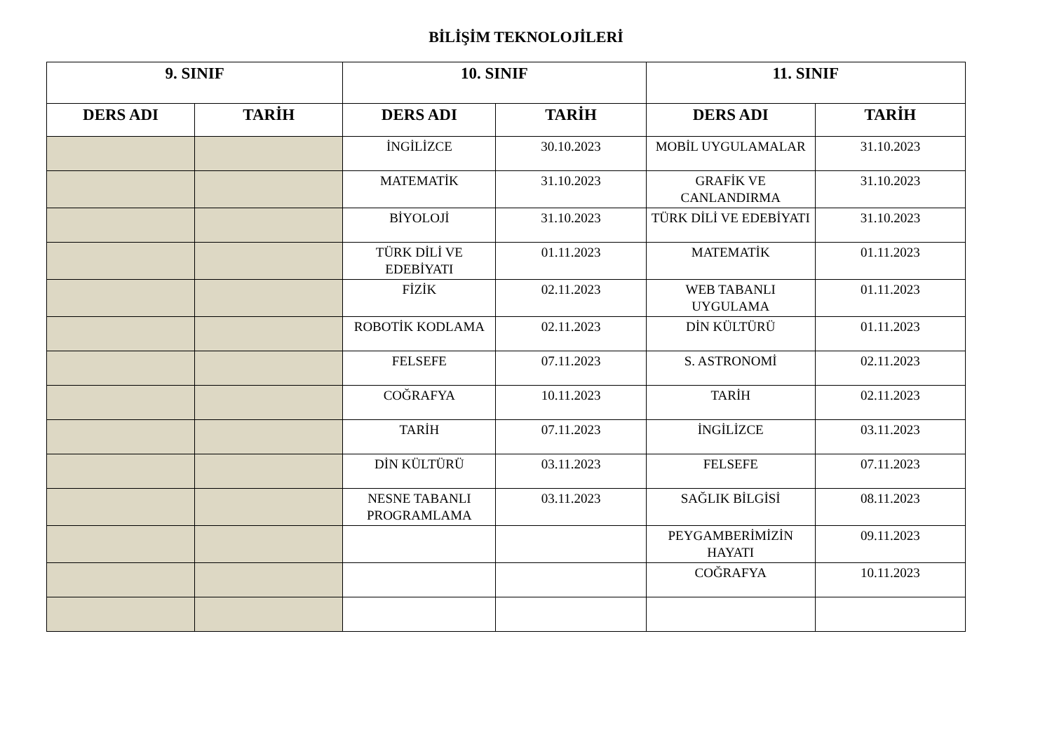BİLİŞİM TEKNOLOJİLERİ
| 9. SINIF | | 10. SINIF | | 11. SINIF | |
| --- | --- | --- | --- | --- | --- |
| DERS ADI | TARİH | DERS ADI | TARİH | DERS ADI | TARİH |
| | | İNGİLİZCE | 30.10.2023 | MOBİL UYGULAMALAR | 31.10.2023 |
| | | MATEMATİK | 31.10.2023 | GRAFİK VE CANLANDIRMA | 31.10.2023 |
| | | BİYOLOJİ | 31.10.2023 | TÜRK DİLİ VE EDEBİYATI | 31.10.2023 |
| | | TÜRK DİLİ VE EDEBİYATI | 01.11.2023 | MATEMATİK | 01.11.2023 |
| | | FİZİK | 02.11.2023 | WEB TABANLI UYGULAMA | 01.11.2023 |
| | | ROBOTİK KODLAMA | 02.11.2023 | DİN KÜLTÜRÜ | 01.11.2023 |
| | | FELSEFE | 07.11.2023 | S. ASTRONOMİ | 02.11.2023 |
| | | COĞRAFYA | 10.11.2023 | TARİH | 02.11.2023 |
| | | TARİH | 07.11.2023 | İNGİLİZCE | 03.11.2023 |
| | | DİN KÜLTÜRÜ | 03.11.2023 | FELSEFE | 07.11.2023 |
| | | NESNE TABANLI PROGRAMLAMA | 03.11.2023 | SAĞLIK BİLGİSİ | 08.11.2023 |
| | | | | PEYGAMBERİMİZİN HAYATI | 09.11.2023 |
| | | | | COĞRAFYA | 10.11.2023 |